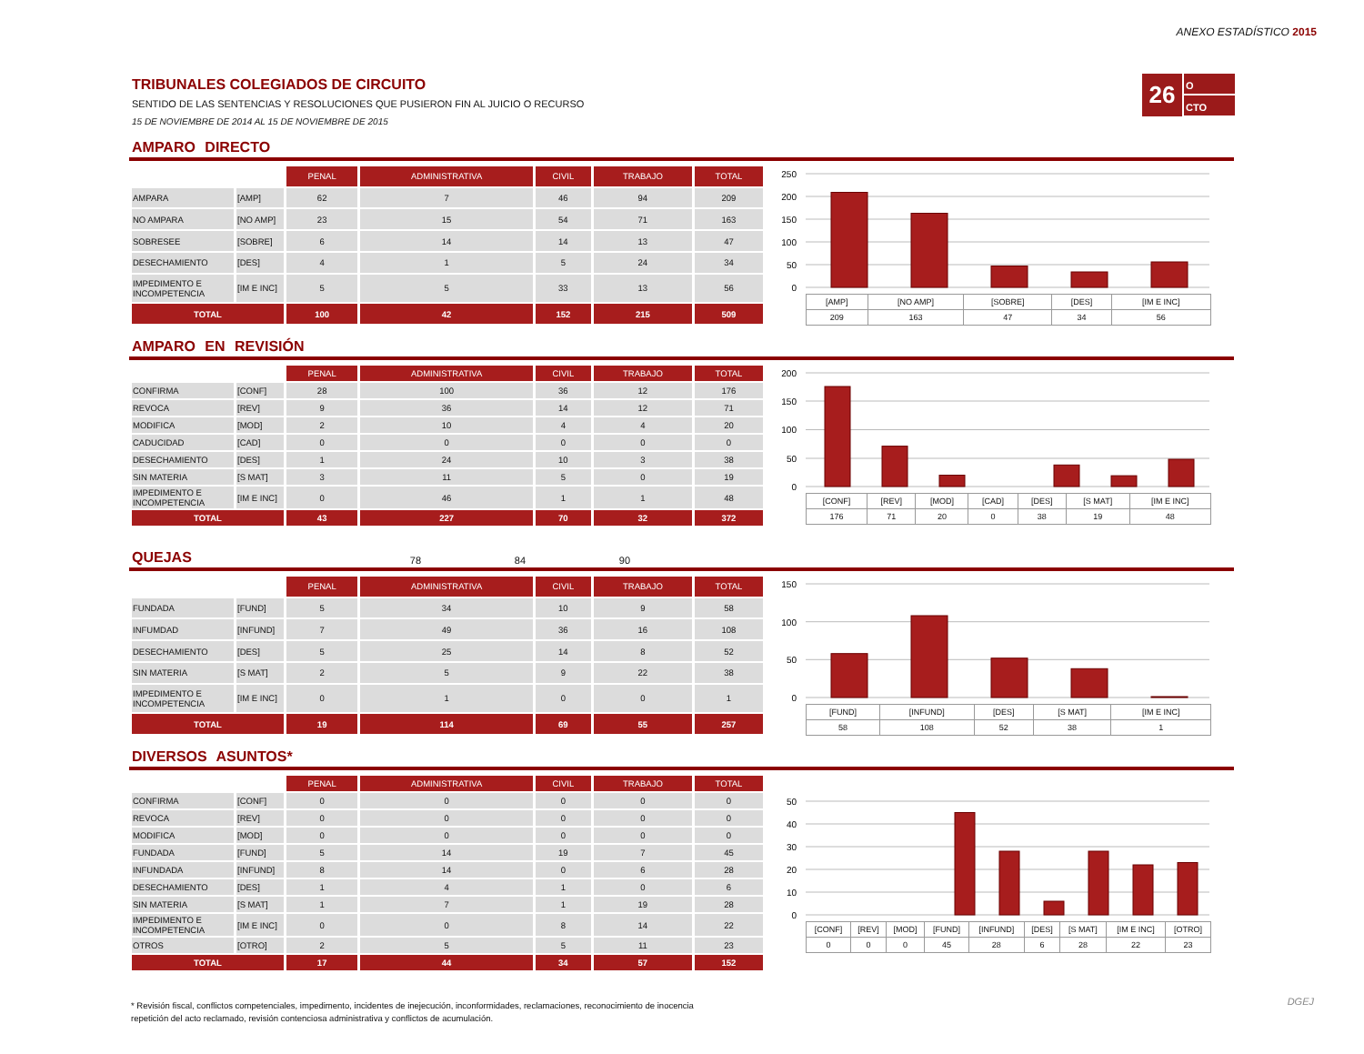ANEXO ESTADÍSTICO 2015
26
O
CTO
TRIBUNALES COLEGIADOS DE CIRCUITO
SENTIDO DE LAS SENTENCIAS Y RESOLUCIONES QUE PUSIERON FIN AL JUICIO O RECURSO
15 DE NOVIEMBRE DE 2014 AL 15 DE NOVIEMBRE DE 2015
AMPARO DIRECTO
| | | PENAL | ADMINISTRATIVA | CIVIL | TRABAJO | TOTAL |
| --- | --- | --- | --- | --- | --- | --- |
| AMPARA | [AMP] | 62 | 7 | 46 | 94 | 209 |
| NO AMPARA | [NO AMP] | 23 | 15 | 54 | 71 | 163 |
| SOBRESEE | [SOBRE] | 6 | 14 | 14 | 13 | 47 |
| DESECHAMIENTO | [DES] | 4 | 1 | 5 | 24 | 34 |
| IMPEDIMENTO E INCOMPETENCIA | [IM E INC] | 5 | 5 | 33 | 13 | 56 |
| TOTAL | | 100 | 42 | 152 | 215 | 509 |
250
200
150
100
50
0
| [AMP] | [NO AMP] | [SOBRE] | [DES] | [IM E INC] |
| 209 | 163 | 47 | 34 | 56 |
AMPARO EN REVISIÓN
| | | PENAL | ADMINISTRATIVA | CIVIL | TRABAJO | TOTAL |
| --- | --- | --- | --- | --- | --- | --- |
| CONFIRMA | [CONF] | 28 | 100 | 36 | 12 | 176 |
| REVOCA | [REV] | 9 | 36 | 14 | 12 | 71 |
| MODIFICA | [MOD] | 2 | 10 | 4 | 4 | 20 |
| CADUCIDAD | [CAD] | 0 | 0 | 0 | 0 | 0 |
| DESECHAMIENTO | [DES] | 1 | 24 | 10 | 3 | 38 |
| SIN MATERIA | [S MAT] | 3 | 11 | 5 | 0 | 19 |
| IMPEDIMENTO E INCOMPETENCIA | [IM E INC] | 0 | 46 | 1 | 1 | 48 |
| TOTAL | | 43 | 227 | 70 | 32 | 372 |
200
150
100
50
0
| [CONF] | [REV] | [MOD] | [CAD] | [DES] | [S MAT] | [IM E INC] |
| 176 | 71 | 20 | 0 | 38 | 19 | 48 |
QUEJAS 78 84 90
| | | PENAL | ADMINISTRATIVA | CIVIL | TRABAJO | TOTAL |
| --- | --- | --- | --- | --- | --- | --- |
| FUNDADA | [FUND] | 5 | 34 | 10 | 9 | 58 |
| INFUMDAD | [INFUND] | 7 | 49 | 36 | 16 | 108 |
| DESECHAMIENTO | [DES] | 5 | 25 | 14 | 8 | 52 |
| SIN MATERIA | [S MAT] | 2 | 5 | 9 | 22 | 38 |
| IMPEDIMENTO E INCOMPETENCIA | [IM E INC] | 0 | 1 | 0 | 0 | 1 |
| TOTAL | | 19 | 114 | 69 | 55 | 257 |
150
100
50
0
| [FUND] | [INFUND] | [DES] | [S MAT] | [IM E INC] |
| 58 | 108 | 52 | 38 | 1 |
DIVERSOS ASUNTOS*
| | | PENAL | ADMINISTRATIVA | CIVIL | TRABAJO | TOTAL |
| --- | --- | --- | --- | --- | --- | --- |
| CONFIRMA | [CONF] | 0 | 0 | 0 | 0 | 0 |
| REVOCA | [REV] | 0 | 0 | 0 | 0 | 0 |
| MODIFICA | [MOD] | 0 | 0 | 0 | 0 | 0 |
| FUNDADA | [FUND] | 5 | 14 | 19 | 7 | 45 |
| INFUNDADA | [INFUND] | 8 | 14 | 0 | 6 | 28 |
| DESECHAMIENTO | [DES] | 1 | 4 | 1 | 0 | 6 |
| SIN MATERIA | [S MAT] | 1 | 7 | 1 | 19 | 28 |
| IMPEDIMENTO E INCOMPETENCIA | [IM E INC] | 0 | 0 | 8 | 14 | 22 |
| OTROS | [OTRO] | 2 | 5 | 5 | 11 | 23 |
| TOTAL | | 17 | 44 | 34 | 57 | 152 |
50
40
30
20
10
0
| [CONF] | [REV] | [MOD] | [FUND] | [INFUND] | [DES] | [S MAT] | [IM E INC] | [OTRO] |
| 0 | 0 | 0 | 45 | 28 | 6 | 28 | 22 | 23 |
* Revisión fiscal, conflictos competenciales, impedimento, incidentes de inejecución, inconformidades, reclamaciones, reconocimiento de inocencia
repetición del acto reclamado, revisión contenciosa administrativa y conflictos de acumulación.
DGEJ